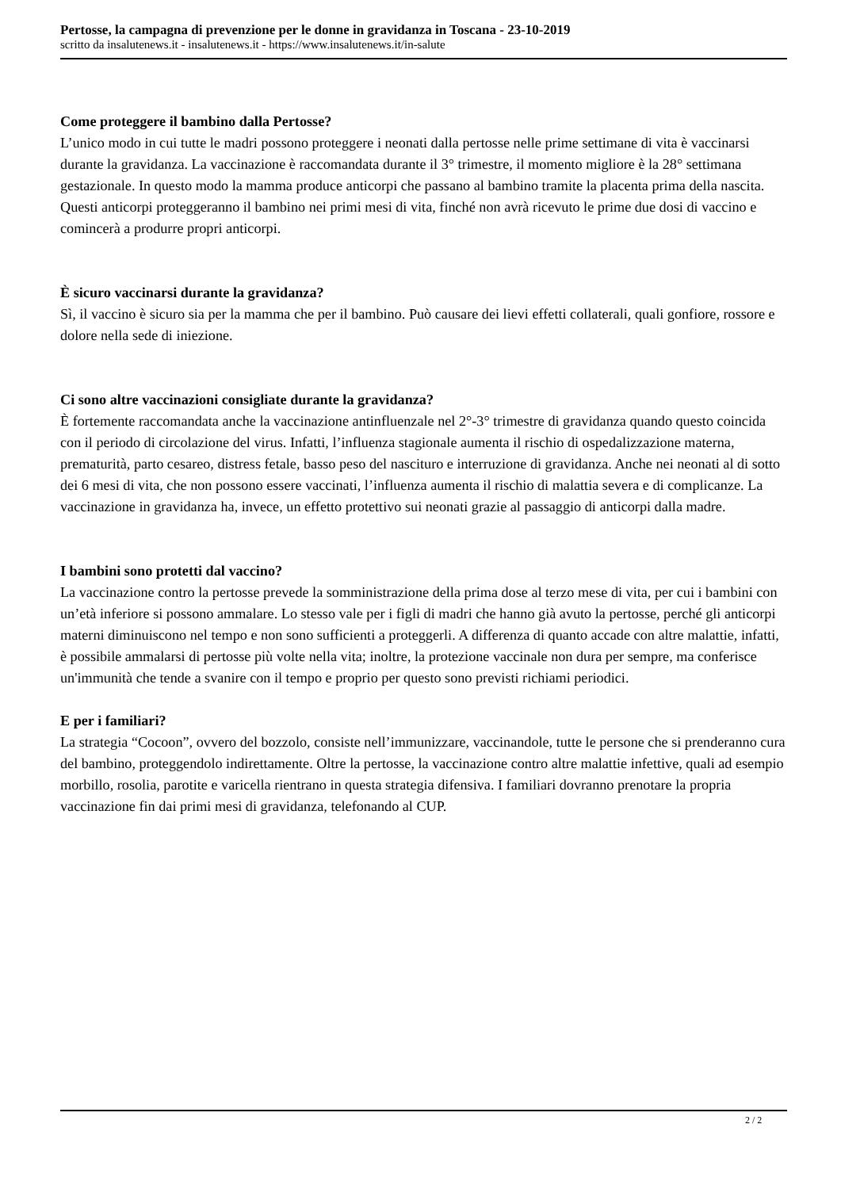Pertosse, la campagna di prevenzione per le donne in gravidanza in Toscana - 23-10-2019
scritto da insalutenews.it - insalutenews.it - https://www.insalutenews.it/in-salute
Come proteggere il bambino dalla Pertosse?
L’unico modo in cui tutte le madri possono proteggere i neonati dalla pertosse nelle prime settimane di vita è vaccinarsi durante la gravidanza. La vaccinazione è raccomandata durante il 3° trimestre, il momento migliore è la 28° settimana gestazionale. In questo modo la mamma produce anticorpi che passano al bambino tramite la placenta prima della nascita. Questi anticorpi proteggeranno il bambino nei primi mesi di vita, finché non avrà ricevuto le prime due dosi di vaccino e comincerà a produrre propri anticorpi.
È sicuro vaccinarsi durante la gravidanza?
Sì, il vaccino è sicuro sia per la mamma che per il bambino. Può causare dei lievi effetti collaterali, quali gonfiore, rossore e dolore nella sede di iniezione.
Ci sono altre vaccinazioni consigliate durante la gravidanza?
È fortemente raccomandata anche la vaccinazione antinfluenzale nel 2°-3° trimestre di gravidanza quando questo coincida con il periodo di circolazione del virus. Infatti, l’influenza stagionale aumenta il rischio di ospedalizzazione materna, prematurità, parto cesareo, distress fetale, basso peso del nascituro e interruzione di gravidanza. Anche nei neonati al di sotto dei 6 mesi di vita, che non possono essere vaccinati, l’influenza aumenta il rischio di malattia severa e di complicanze. La vaccinazione in gravidanza ha, invece, un effetto protettivo sui neonati grazie al passaggio di anticorpi dalla madre.
I bambini sono protetti dal vaccino?
La vaccinazione contro la pertosse prevede la somministrazione della prima dose al terzo mese di vita, per cui i bambini con un’età inferiore si possono ammalare. Lo stesso vale per i figli di madri che hanno già avuto la pertosse, perché gli anticorpi materni diminuiscono nel tempo e non sono sufficienti a proteggerli. A differenza di quanto accade con altre malattie, infatti, è possibile ammalarsi di pertosse più volte nella vita; inoltre, la protezione vaccinale non dura per sempre, ma conferisce un'immunità che tende a svanire con il tempo e proprio per questo sono previsti richiami periodici.
E per i familiari?
La strategia “Cocoon”, ovvero del bozzolo, consiste nell’immunizzare, vaccinandole, tutte le persone che si prenderanno cura del bambino, proteggendolo indirettamente. Oltre la pertosse, la vaccinazione contro altre malattie infettive, quali ad esempio morbillo, rosolia, parotite e varicella rientrano in questa strategia difensiva. I familiari dovranno prenotare la propria vaccinazione fin dai primi mesi di gravidanza, telefonando al CUP.
2 / 2